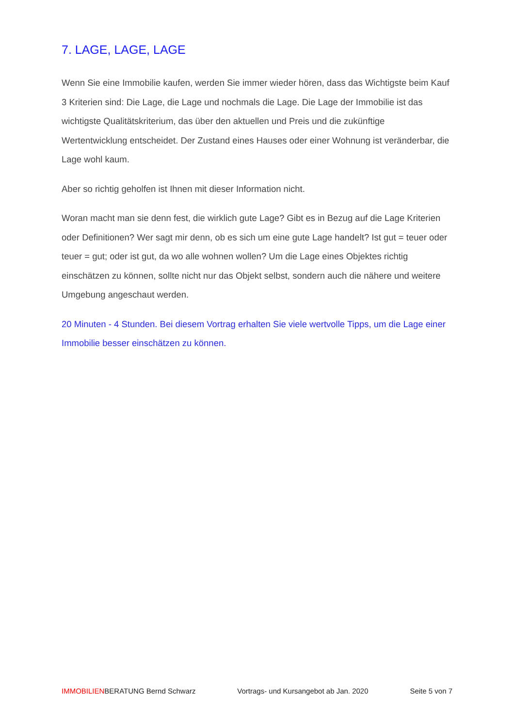7. LAGE, LAGE, LAGE
Wenn Sie eine Immobilie kaufen, werden Sie immer wieder hören, dass das Wichtigste beim Kauf 3 Kriterien sind: Die Lage, die Lage und nochmals die Lage. Die Lage der Immobilie ist das wichtigste Qualitätskriterium, das über den aktuellen und Preis und die zukünftige Wertentwicklung entscheidet. Der Zustand eines Hauses oder einer Wohnung ist veränderbar, die Lage wohl kaum.
Aber so richtig geholfen ist Ihnen mit dieser Information nicht.
Woran macht man sie denn fest, die wirklich gute Lage? Gibt es in Bezug auf die Lage Kriterien oder Definitionen? Wer sagt mir denn, ob es sich um eine gute Lage handelt? Ist gut = teuer oder teuer = gut; oder ist gut, da wo alle wohnen wollen? Um die Lage eines Objektes richtig einschätzen zu können, sollte nicht nur das Objekt selbst, sondern auch die nähere und weitere Umgebung angeschaut werden.
20 Minuten - 4 Stunden. Bei diesem Vortrag erhalten Sie viele wertvolle Tipps, um die Lage einer Immobilie besser einschätzen zu können.
IMMOBILIENBERATUNG Bernd Schwarz Vortrags- und Kursangebot ab Jan. 2020 Seite 5 von 7